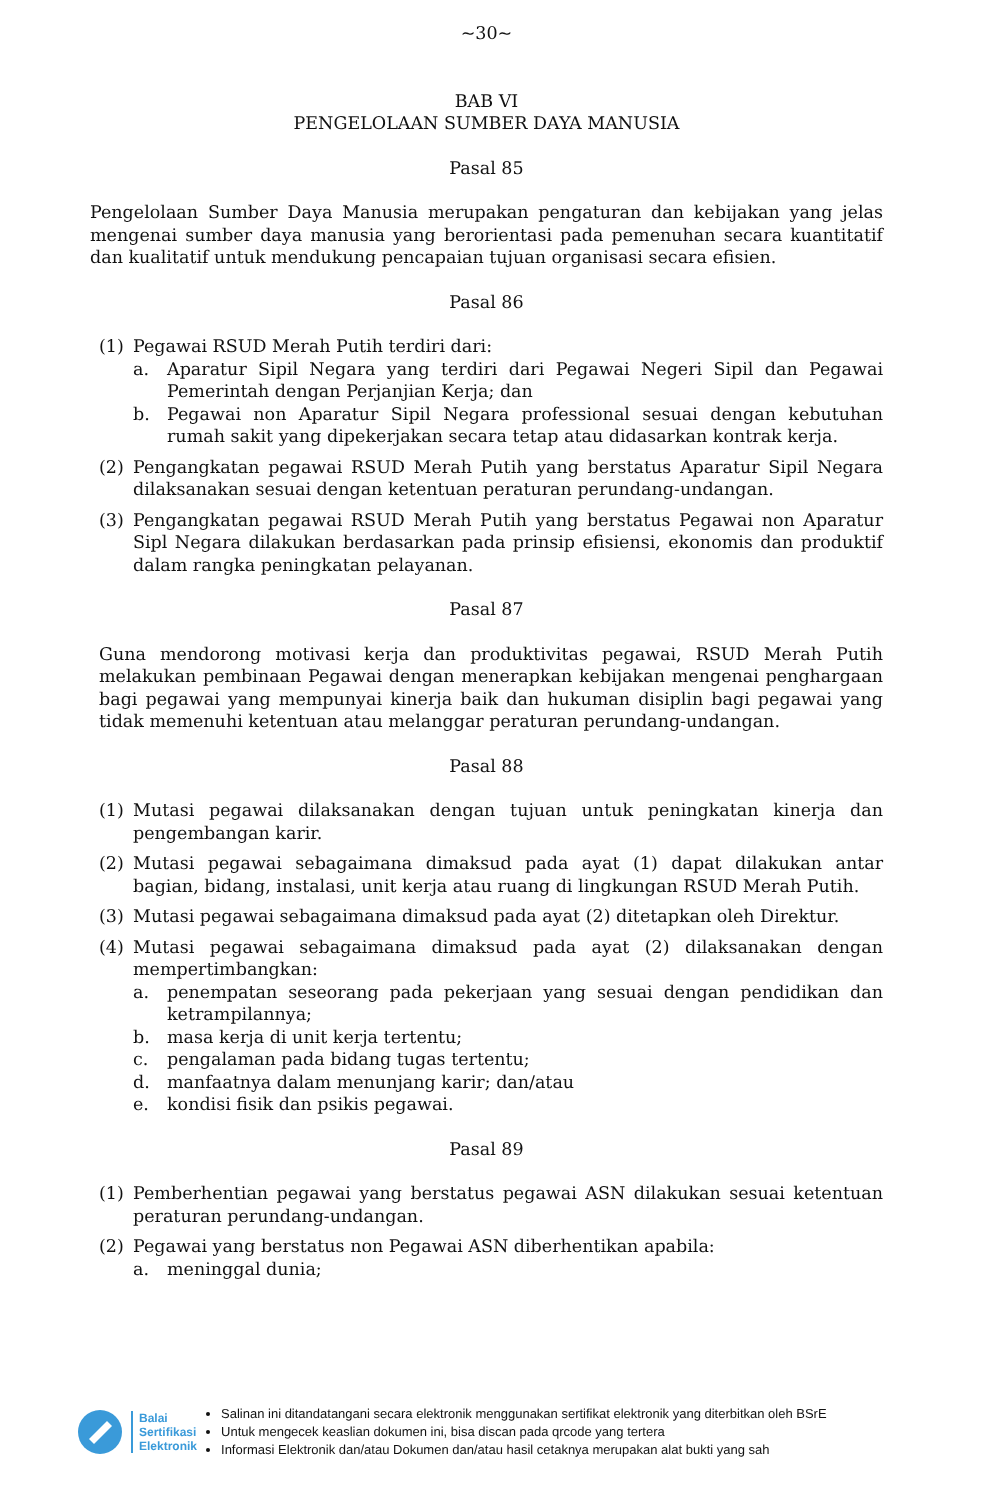~30~
BAB VI
PENGELOLAAN SUMBER DAYA MANUSIA
Pasal 85
Pengelolaan Sumber Daya Manusia merupakan pengaturan dan kebijakan yang jelas mengenai sumber daya manusia yang berorientasi pada pemenuhan secara kuantitatif dan kualitatif untuk mendukung pencapaian tujuan organisasi secara efisien.
Pasal 86
(1) Pegawai RSUD Merah Putih terdiri dari:
a. Aparatur Sipil Negara yang terdiri dari Pegawai Negeri Sipil dan Pegawai Pemerintah dengan Perjanjian Kerja; dan
b. Pegawai non Aparatur Sipil Negara professional sesuai dengan kebutuhan rumah sakit yang dipekerjakan secara tetap atau didasarkan kontrak kerja.
(2) Pengangkatan pegawai RSUD Merah Putih yang berstatus Aparatur Sipil Negara dilaksanakan sesuai dengan ketentuan peraturan perundang-undangan.
(3) Pengangkatan pegawai RSUD Merah Putih yang berstatus Pegawai non Aparatur Sipl Negara dilakukan berdasarkan pada prinsip efisiensi, ekonomis dan produktif dalam rangka peningkatan pelayanan.
Pasal 87
Guna mendorong motivasi kerja dan produktivitas pegawai, RSUD Merah Putih melakukan pembinaan Pegawai dengan menerapkan kebijakan mengenai penghargaan bagi pegawai yang mempunyai kinerja baik dan hukuman disiplin bagi pegawai yang tidak memenuhi ketentuan atau melanggar peraturan perundang-undangan.
Pasal 88
(1) Mutasi pegawai dilaksanakan dengan tujuan untuk peningkatan kinerja dan pengembangan karir.
(2) Mutasi pegawai sebagaimana dimaksud pada ayat (1) dapat dilakukan antar bagian, bidang, instalasi, unit kerja atau ruang di lingkungan RSUD Merah Putih.
(3) Mutasi pegawai sebagaimana dimaksud pada ayat (2) ditetapkan oleh Direktur.
(4) Mutasi pegawai sebagaimana dimaksud pada ayat (2) dilaksanakan dengan mempertimbangkan:
a. penempatan seseorang pada pekerjaan yang sesuai dengan pendidikan dan ketrampilannya;
b. masa kerja di unit kerja tertentu;
c. pengalaman pada bidang tugas tertentu;
d. manfaatnya dalam menunjang karir; dan/atau
e. kondisi fisik dan psikis pegawai.
Pasal 89
(1) Pemberhentian pegawai yang berstatus pegawai ASN dilakukan sesuai ketentuan peraturan perundang-undangan.
(2) Pegawai yang berstatus non Pegawai ASN diberhentikan apabila:
a. meninggal dunia;
Balai
Sertifikasi
Elektronik
Salinan ini ditandatangani secara elektronik menggunakan sertifikat elektronik yang diterbitkan oleh BSrE
Untuk mengecek keaslian dokumen ini, bisa discan pada qrcode yang tertera
Informasi Elektronik dan/atau Dokumen dan/atau hasil cetaknya merupakan alat bukti yang sah